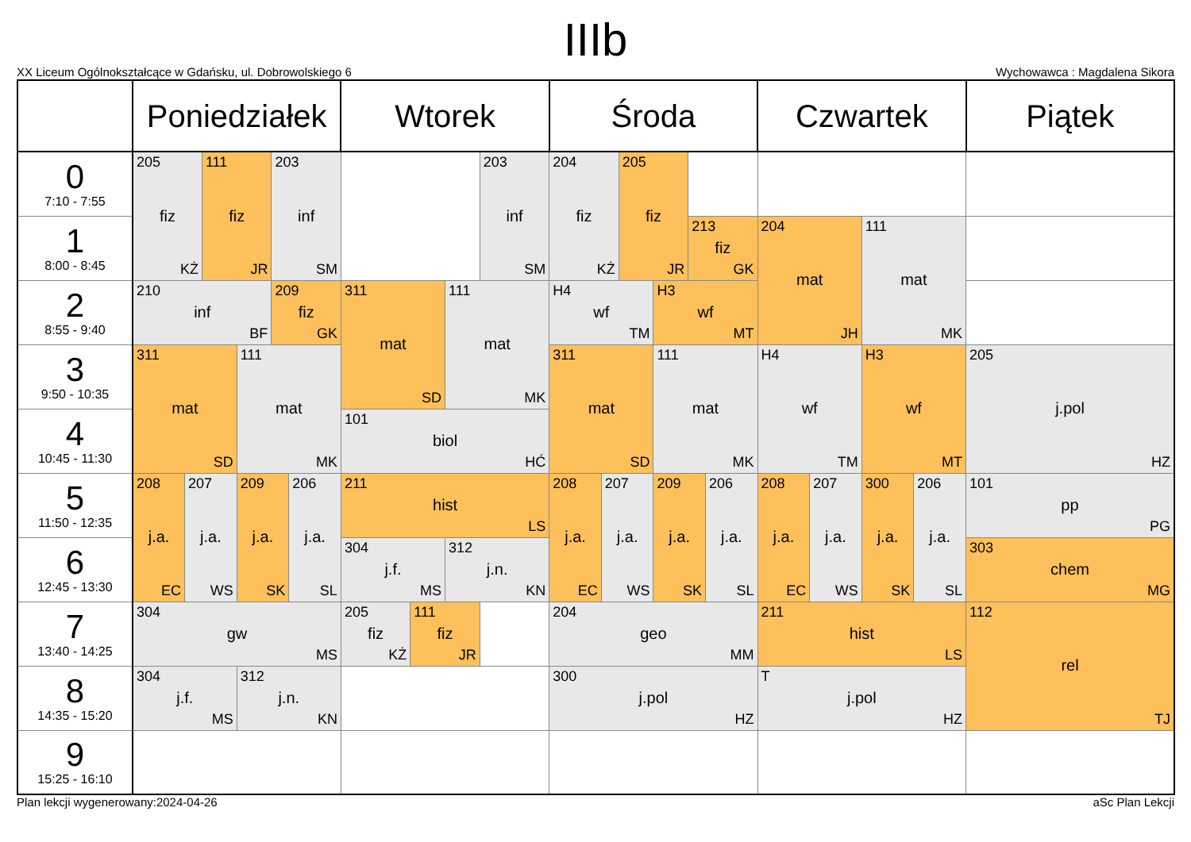IIIb
XX Liceum Ogólnokształcące w Gdańsku, ul. Dobrowolskiego 6 Wychowawca : Magdalena Sikora
| | Poniedziałek | | | | | | Wtorek | | | | Środa | | | | | | Czwartek | | | | Piątek |
| --- | --- | --- | --- | --- | --- | --- | --- | --- | --- | --- | --- | --- | --- | --- | --- | --- | --- | --- | --- | --- | --- |
| 0 7:10 - 7:55 | 205 fiz KŻ | | 111 fiz JR | | 203 inf SM | | | | | 203 inf SM | 204 fiz KŻ | | 205 fiz JR | | | | | | | | |
| 1 8:00 - 8:45 | | | | | | | | | | | | | | | 213 fiz GK | | 204 mat JH | | 111 mat MK | | |
| 2 8:55 - 9:40 | 210 inf BF | | | | 209 fiz GK | | 311 mat SD | | 111 mat MK | | H4 wf TM | | | H3 wf MT | | | | | | | |
| 3 9:50 - 10:35 | 311 mat SD | | | 111 mat MK | | | | | | | 311 mat SD | | | 111 mat MK | | | H4 wf TM | | H3 wf MT | | 205 j.pol HZ |
| 4 10:45 - 11:30 | | | | | | | 101 biol HĆ | | | | | | | | | | | | | | |
| 5 11:50 - 12:35 | 208 j.a. EC | 207 j.a. WS | | 209 j.a. SK | | 206 j.a. SL | 211 hist LS | | | | 208 j.a. EC | 207 j.a. WS | | 209 j.a. SK | | 206 j.a. SL | 208 j.a. EC | 207 j.a. WS | 300 j.a. SK | 206 j.a. SL | 101 pp PG |
| 6 12:45 - 13:30 | | | | | | | 304 j.f. MS | | 312 j.n. KN | | | | | | | | | | | | 303 chem MG |
| 7 13:40 - 14:25 | 304 gw MS | | | | | | 205 fiz KŻ | 111 fiz JR | | | 204 geo MM | | | | | | 211 hist LS | | | | 112 rel TJ |
| 8 14:35 - 15:20 | 304 j.f. MS | | | 312 j.n. KN | | | | | | | 300 j.pol HZ | | | | | | T j.pol HZ | | | | |
| 9 15:25 - 16:10 | | | | | | | | | | | | | | | | | | | | | |
Plan lekcji wygenerowany:2024-04-26 aSc Plan Lekcji